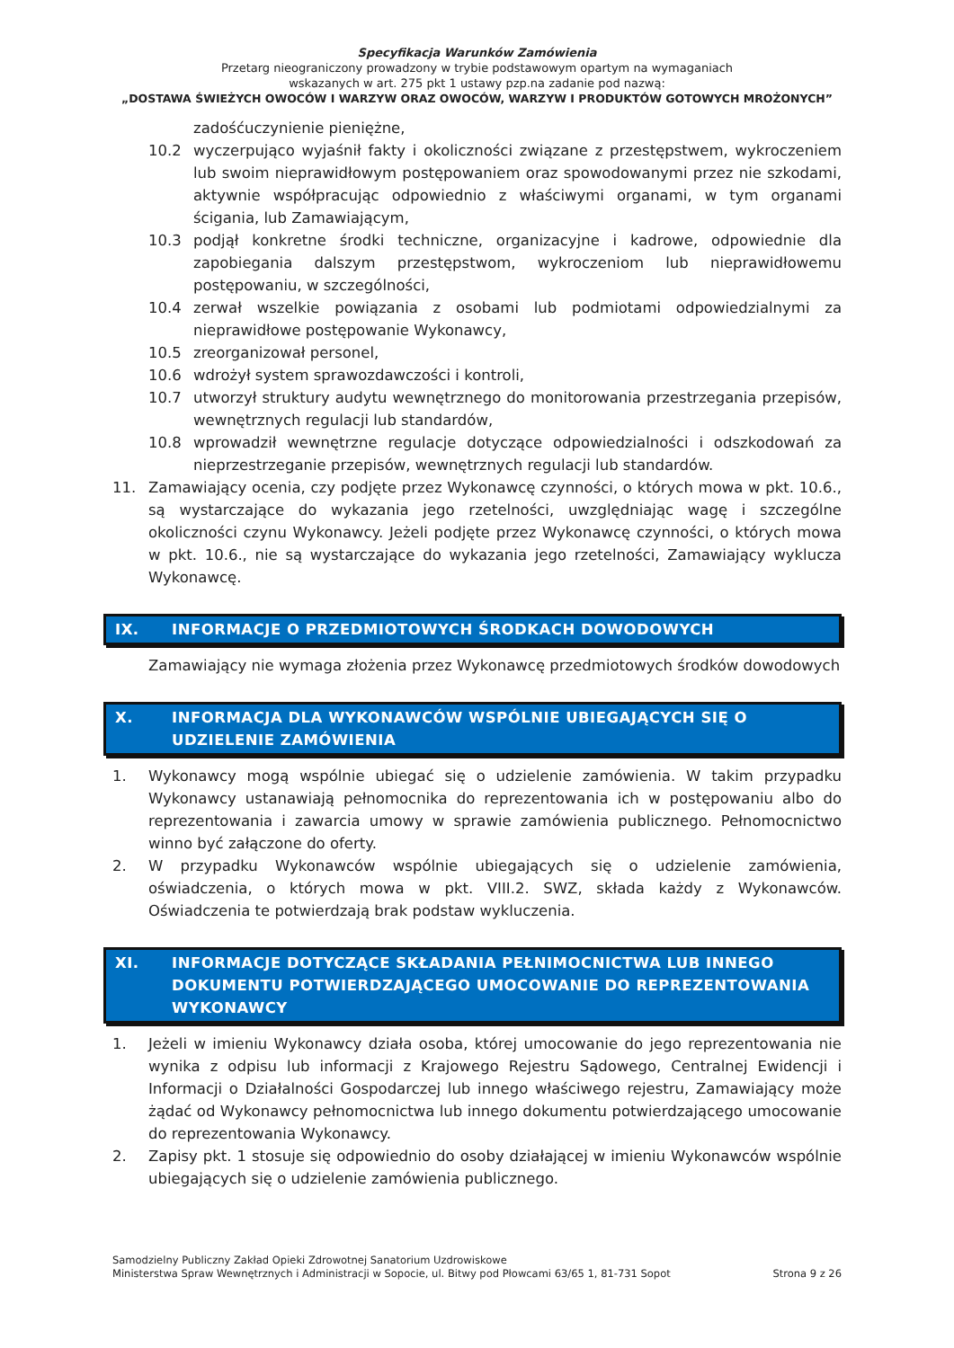Specyfikacja Warunków Zamówienia
Przetarg nieograniczony prowadzony w trybie podstawowym opartym na wymaganiach
wskazanych w art. 275 pkt 1 ustawy pzp.na zadanie pod nazwą:
„DOSTAWA ŚWIEŻYCH OWOCÓW I WARZYW ORAZ OWOCÓW, WARZYW I PRODUKTÓW GOTOWYCH MROŻONYCH”
zadośćuczynienie pieniężne,
10.2 wyczerpująco wyjaśnił fakty i okoliczności związane z przestępstwem, wykroczeniem lub swoim nieprawidłowym postępowaniem oraz spowodowanymi przez nie szkodami, aktywnie współpracując odpowiednio z właściwymi organami, w tym organami ścigania, lub Zamawiającym,
10.3 podjął konkretne środki techniczne, organizacyjne i kadrowe, odpowiednie dla zapobiegania dalszym przestępstwom, wykroczeniom lub nieprawidłowemu postępowaniu, w szczególności,
10.4 zerwał wszelkie powiązania z osobami lub podmiotami odpowiedzialnymi za nieprawidłowe postępowanie Wykonawcy,
10.5 zreorganizował personel,
10.6 wdrożył system sprawozdawczości i kontroli,
10.7 utworzył struktury audytu wewnętrznego do monitorowania przestrzegania przepisów, wewnętrznych regulacji lub standardów,
10.8 wprowadził wewnętrzne regulacje dotyczące odpowiedzialności i odszkodowań za nieprzestrzeganie przepisów, wewnętrznych regulacji lub standardów.
11. Zamawiający ocenia, czy podjęte przez Wykonawcę czynności, o których mowa w pkt. 10.6., są wystarczające do wykazania jego rzetelności, uwzględniając wagę i szczególne okoliczności czynu Wykonawcy. Jeżeli podjęte przez Wykonawcę czynności, o których mowa w pkt. 10.6., nie są wystarczające do wykazania jego rzetelności, Zamawiający wyklucza Wykonawcę.
IX. INFORMACJE O PRZEDMIOTOWYCH ŚRODKACH DOWODOWYCH
Zamawiający nie wymaga złożenia przez Wykonawcę przedmiotowych środków dowodowych
X. INFORMACJA DLA WYKONAWCÓW WSPÓLNIE UBIEGAJĄCYCH SIĘ O UDZIELENIE ZAMÓWIENIA
1. Wykonawcy mogą wspólnie ubiegać się o udzielenie zamówienia. W takim przypadku Wykonawcy ustanawiają pełnomocnika do reprezentowania ich w postępowaniu albo do reprezentowania i zawarcia umowy w sprawie zamówienia publicznego. Pełnomocnictwo winno być załączone do oferty.
2. W przypadku Wykonawców wspólnie ubiegających się o udzielenie zamówienia, oświadczenia, o których mowa w pkt. VIII.2. SWZ, składa każdy z Wykonawców. Oświadczenia te potwierdzają brak podstaw wykluczenia.
XI. INFORMACJE DOTYCZĄCE SKŁADANIA PEŁNIMOCNICTWA LUB INNEGO DOKUMENTU POTWIERDZAJĄCEGO UMOCOWANIE DO REPREZENTOWANIA WYKONAWCY
1. Jeżeli w imieniu Wykonawcy działa osoba, której umocowanie do jego reprezentowania nie wynika z odpisu lub informacji z Krajowego Rejestru Sądowego, Centralnej Ewidencji i Informacji o Działalności Gospodarczej lub innego właściwego rejestru, Zamawiający może żądać od Wykonawcy pełnomocnictwa lub innego dokumentu potwierdzającego umocowanie do reprezentowania Wykonawcy.
2. Zapisy pkt. 1 stosuje się odpowiednio do osoby działającej w imieniu Wykonawców wspólnie ubiegających się o udzielenie zamówienia publicznego.
Samodzielny Publiczny Zakład Opieki Zdrowotnej Sanatorium Uzdrowiskowe
Ministerstwa Spraw Wewnętrznych i Administracji w Sopocie, ul. Bitwy pod Płowcami 63/65 1, 81-731 Sopot
Strona 9 z 26